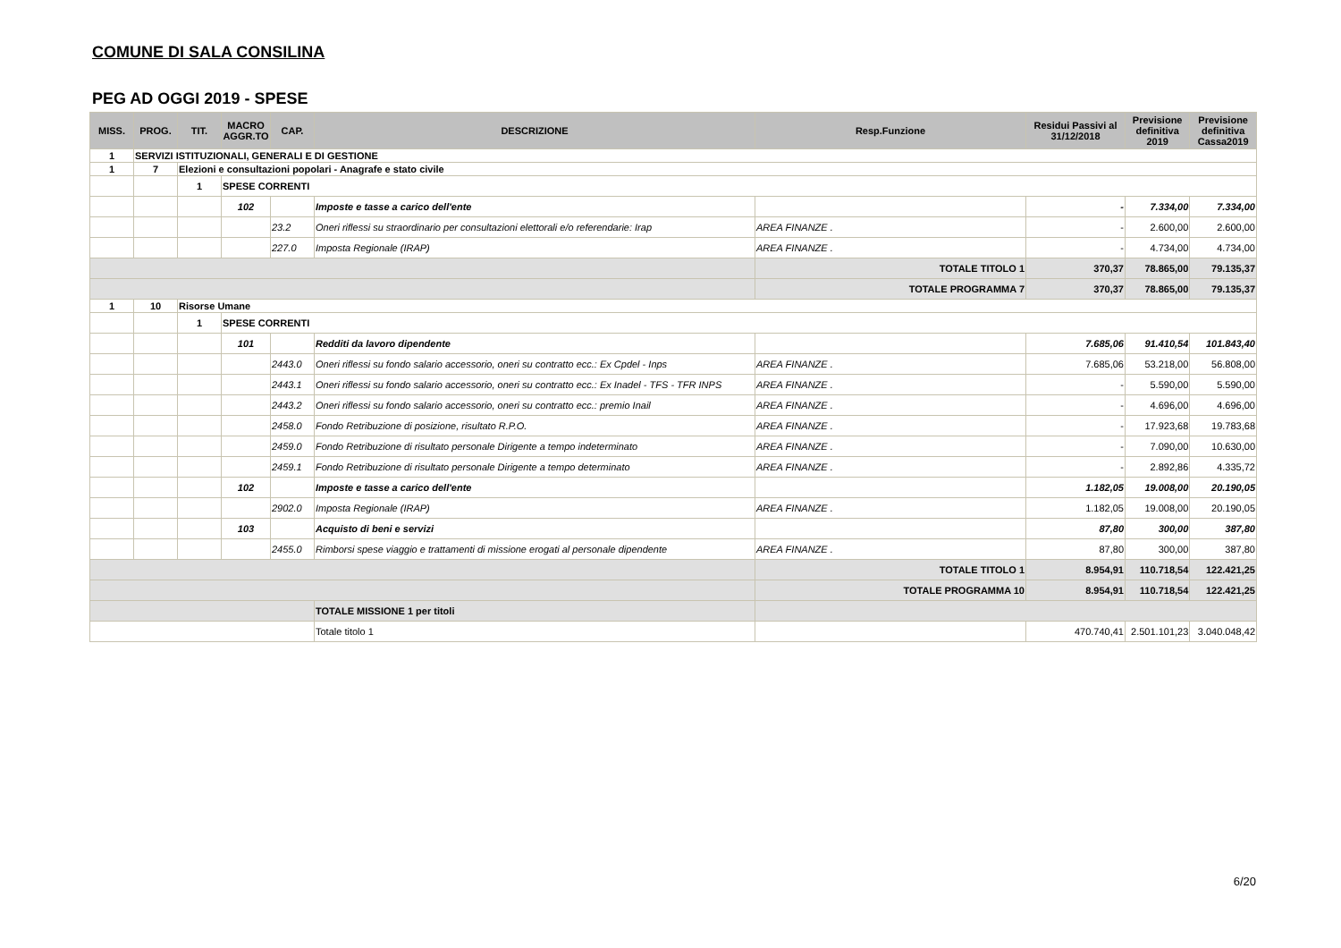COMUNE DI SALA CONSILINA
PEG AD OGGI 2019 - SPESE
| MISS. | PROG. | TIT. | MACRO AGGR.TO | CAP. | DESCRIZIONE | Resp.Funzione | Residui Passivi al 31/12/2018 | Previsione definitiva 2019 | Previsione definitiva Cassa2019 |
| --- | --- | --- | --- | --- | --- | --- | --- | --- | --- |
| 1 | SERVIZI ISTITUZIONALI, GENERALI E DI GESTIONE | | | | | | | | |
| 1 | 7 | Elezioni e consultazioni popolari - Anagrafe e stato civile | | | | | | | |
| | | 1 | SPESE CORRENTI | | | | | | |
| | | | 102 | | Imposte e tasse a carico dell'ente | | - | 7.334,00 | 7.334,00 |
| | | | | 23.2 | Oneri riflessi su straordinario per consultazioni elettorali e/o referendarie: Irap | AREA FINANZE . | - | 2.600,00 | 2.600,00 |
| | | | | 227.0 | Imposta Regionale (IRAP) | AREA FINANZE . | - | 4.734,00 | 4.734,00 |
| | | | | | | TOTALE TITOLO 1 | 370,37 | 78.865,00 | 79.135,37 |
| | | | | | | TOTALE PROGRAMMA 7 | 370,37 | 78.865,00 | 79.135,37 |
| 1 | 10 | Risorse Umane | | | | | | | |
| | | 1 | SPESE CORRENTI | | | | | | |
| | | | 101 | | Redditi da lavoro dipendente | | 7.685,06 | 91.410,54 | 101.843,40 |
| | | | | 2443.0 | Oneri riflessi su fondo salario accessorio, oneri su contratto ecc.: Ex Cpdel - Inps | AREA FINANZE . | 7.685,06 | 53.218,00 | 56.808,00 |
| | | | | 2443.1 | Oneri riflessi su fondo salario accessorio, oneri su contratto ecc.: Ex Inadel - TFS - TFR INPS | AREA FINANZE . | - | 5.590,00 | 5.590,00 |
| | | | | 2443.2 | Oneri riflessi su fondo salario accessorio, oneri su contratto ecc.: premio Inail | AREA FINANZE . | - | 4.696,00 | 4.696,00 |
| | | | | 2458.0 | Fondo Retribuzione di posizione, risultato R.P.O. | AREA FINANZE . | - | 17.923,68 | 19.783,68 |
| | | | | 2459.0 | Fondo Retribuzione di risultato personale Dirigente a tempo indeterminato | AREA FINANZE . | - | 7.090,00 | 10.630,00 |
| | | | | 2459.1 | Fondo Retribuzione di risultato personale Dirigente a tempo determinato | AREA FINANZE . | - | 2.892,86 | 4.335,72 |
| | | | 102 | | Imposte e tasse a carico dell'ente | | 1.182,05 | 19.008,00 | 20.190,05 |
| | | | | 2902.0 | Imposta Regionale (IRAP) | AREA FINANZE . | 1.182,05 | 19.008,00 | 20.190,05 |
| | | | 103 | | Acquisto di beni e servizi | | 87,80 | 300,00 | 387,80 |
| | | | | 2455.0 | Rimborsi spese viaggio e trattamenti di missione erogati al personale dipendente | AREA FINANZE . | 87,80 | 300,00 | 387,80 |
| | | | | | | TOTALE TITOLO 1 | 8.954,91 | 110.718,54 | 122.421,25 |
| | | | | | | TOTALE PROGRAMMA 10 | 8.954,91 | 110.718,54 | 122.421,25 |
| | | | | | TOTALE MISSIONE 1 per titoli | | | | |
| | | | | | Totale titolo 1 | | 470.740,41 | 2.501.101,23 | 3.040.048,42 |
6/20